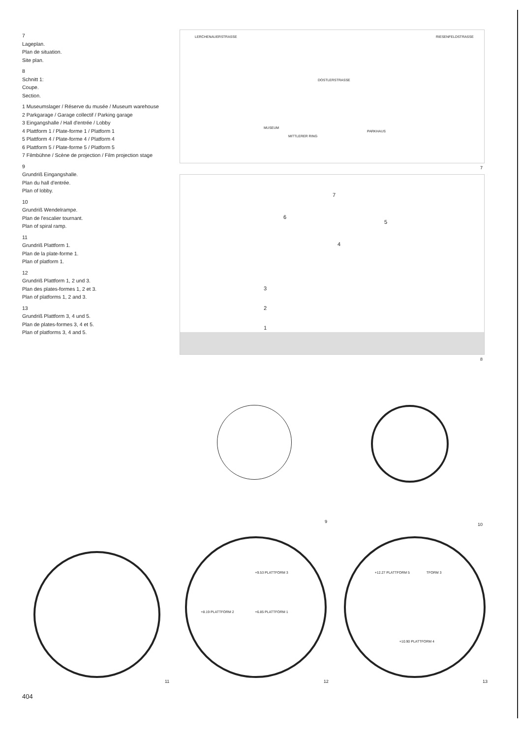7
Lageplan.
Plan de situation.
Site plan.
8
Schnitt 1:
Coupe.
Section.
1 Museumslager / Réserve du musée / Museum warehouse
2 Parkgarage / Garage collectif / Parking garage
3 Eingangshalle / Hall d'entrée / Lobby
4 Plattform 1 / Plate-forme 1 / Platform 1
5 Plattform 4 / Plate-forme 4 / Platform 4
6 Plattform 5 / Plate-forme 5 / Platform 5
7 Filmbühne / Scène de projection / Film projection stage
9
Grundriß Eingangshalle.
Plan du hall d'entrée.
Plan of lobby.
10
Grundriß Wendelrampe.
Plan de l'escalier tournant.
Plan of spiral ramp.
11
Grundriß Plattform 1.
Plan de la plate-forme 1.
Plan of platform 1.
12
Grundriß Plattform 1, 2 und 3.
Plan des plates-formes 1, 2 et 3.
Plan of platforms 1, 2 and 3.
13
Grundriß Plattform 3, 4 und 5.
Plan de plates-formes 3, 4 et 5.
Plan of platforms 3, 4 and 5.
DOSTLERSTRASSE
LERCHENAUERSTRASSE RIESENFELDSTRASSE
MUSEUM
PARKHAUS
MITTLERER RING
7
6
5
4
3
2
1
7
8
9 10
11
+9.53 PLATTFORM 3
+8.19 PLATTFORM 2 +6.85 PLATTFORM 1
12
+12.27 PLATTFORM 5 TFORM 3
+10.90 PLATTFORM 4
13
404